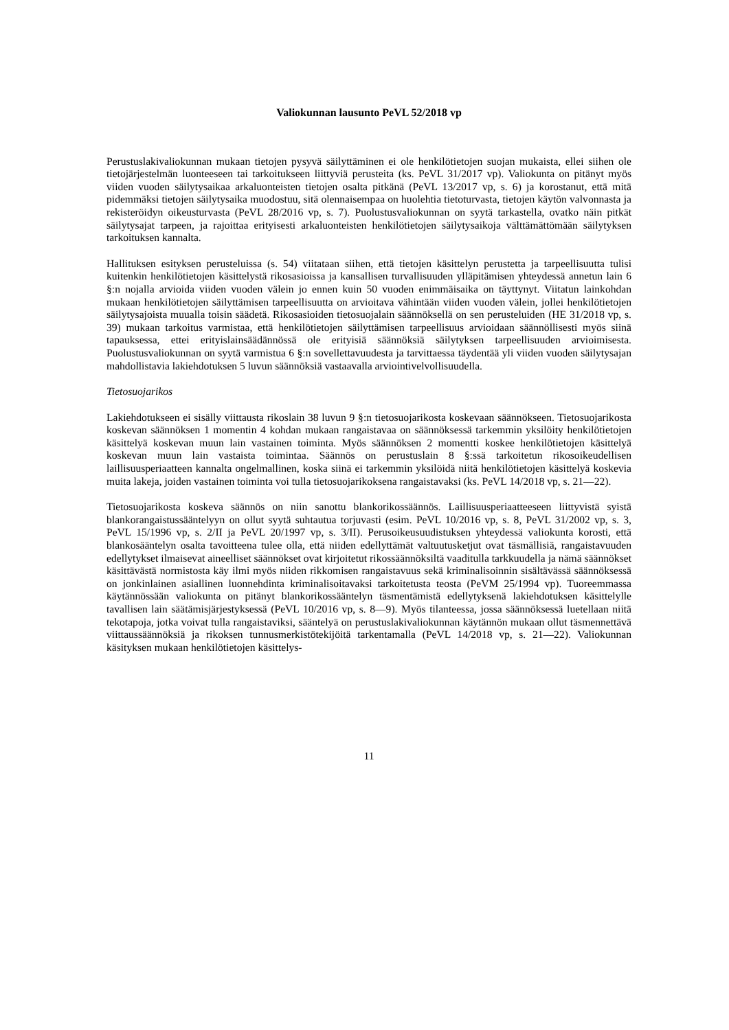Valiokunnan lausunto PeVL 52/2018 vp
Perustuslakivaliokunnan mukaan tietojen pysyvä säilyttäminen ei ole henkilötietojen suojan mukaista, ellei siihen ole tietojärjestelmän luonteeseen tai tarkoitukseen liittyviä perusteita (ks. PeVL 31/2017 vp). Valiokunta on pitänyt myös viiden vuoden säilytysaikaa arkaluonteisten tietojen osalta pitkänä (PeVL 13/2017 vp, s. 6) ja korostanut, että mitä pidemmäksi tietojen säilytysaika muodostuu, sitä olennaisempaa on huolehtia tietoturvasta, tietojen käytön valvonnasta ja rekisteröidyn oikeusturvasta (PeVL 28/2016 vp, s. 7). Puolustusvaliokunnan on syytä tarkastella, ovatko näin pitkät säilytysajat tarpeen, ja rajoittaa erityisesti arkaluonteisten henkilötietojen säilytysaikoja välttämättömään säilytyksen tarkoituksen kannalta.
Hallituksen esityksen perusteluissa (s. 54) viitataan siihen, että tietojen käsittelyn perustetta ja tarpeellisuutta tulisi kuitenkin henkilötietojen käsittelystä rikosasioissa ja kansallisen turvallisuuden ylläpitämisen yhteydessä annetun lain 6 §:n nojalla arvioida viiden vuoden välein jo ennen kuin 50 vuoden enimmäisaika on täyttynyt. Viitatun lainkohdan mukaan henkilötietojen säilyttämisen tarpeellisuutta on arvioitava vähintään viiden vuoden välein, jollei henkilötietojen säilytysajoista muualla toisin säädetä. Rikosasioiden tietosuojalain säännöksellä on sen perusteluiden (HE 31/2018 vp, s. 39) mukaan tarkoitus varmistaa, että henkilötietojen säilyttämisen tarpeellisuus arvioidaan säännöllisesti myös siinä tapauksessa, ettei erityislainsäädännössä ole erityisiä säännöksiä säilytyksen tarpeellisuuden arvioimisesta. Puolustusvaliokunnan on syytä varmistua 6 §:n sovellettavuudesta ja tarvittaessa täydentää yli viiden vuoden säilytysajan mahdollistavia lakiehdotuksen 5 luvun säännöksiä vastaavalla arviointivelvollisuudella.
Tietosuojarikos
Lakiehdotukseen ei sisälly viittausta rikoslain 38 luvun 9 §:n tietosuojarikosta koskevaan säännökseen. Tietosuojarikosta koskevan säännöksen 1 momentin 4 kohdan mukaan rangaistavaa on säännöksessä tarkemmin yksilöity henkilötietojen käsittelyä koskevan muun lain vastainen toiminta. Myös säännöksen 2 momentti koskee henkilötietojen käsittelyä koskevan muun lain vastaista toimintaa. Säännös on perustuslain 8 §:ssä tarkoitetun rikosoikeudellisen laillisuusperiaatteen kannalta ongelmallinen, koska siinä ei tarkemmin yksilöidä niitä henkilötietojen käsittelyä koskevia muita lakeja, joiden vastainen toiminta voi tulla tietosuojarikoksena rangaistavaksi (ks. PeVL 14/2018 vp, s. 21—22).
Tietosuojarikosta koskeva säännös on niin sanottu blankorikossäännös. Laillisuusperiaatteeseen liittyvistä syistä blankorangaistussääntelyyn on ollut syytä suhtautua torjuvasti (esim. PeVL 10/2016 vp, s. 8, PeVL 31/2002 vp, s. 3, PeVL 15/1996 vp, s. 2/II ja PeVL 20/1997 vp, s. 3/II). Perusoikeusuudistuksen yhteydessä valiokunta korosti, että blankosääntelyn osalta tavoitteena tulee olla, että niiden edellyttämät valtuutusketjut ovat täsmällisiä, rangaistavuuden edellytykset ilmaisevat aineelliset säännökset ovat kirjoitetut rikossäännöksiltä vaaditulla tarkkuudella ja nämä säännökset käsittävästä normistosta käy ilmi myös niiden rikkomisen rangaistavuus sekä kriminalisoinnin sisältävässä säännöksessä on jonkinlainen asiallinen luonnehdinta kriminalisoitavaksi tarkoitetusta teosta (PeVM 25/1994 vp). Tuoreemmassa käytännössään valiokunta on pitänyt blankorikossääntelyn täsmentämistä edellytyksenä lakiehdotuksen käsittelylle tavallisen lain säätämisjärjestyksessä (PeVL 10/2016 vp, s. 8—9). Myös tilanteessa, jossa säännöksessä luetellaan niitä tekotapoja, jotka voivat tulla rangaistaviksi, sääntelyä on perustuslakivaliokunnan käytännön mukaan ollut täsmennettävä viittaussäännöksiä ja rikoksen tunnusmerkistötekijöitä tarkentamalla (PeVL 14/2018 vp, s. 21—22). Valiokunnan käsityksen mukaan henkilötietojen käsittelys-
11